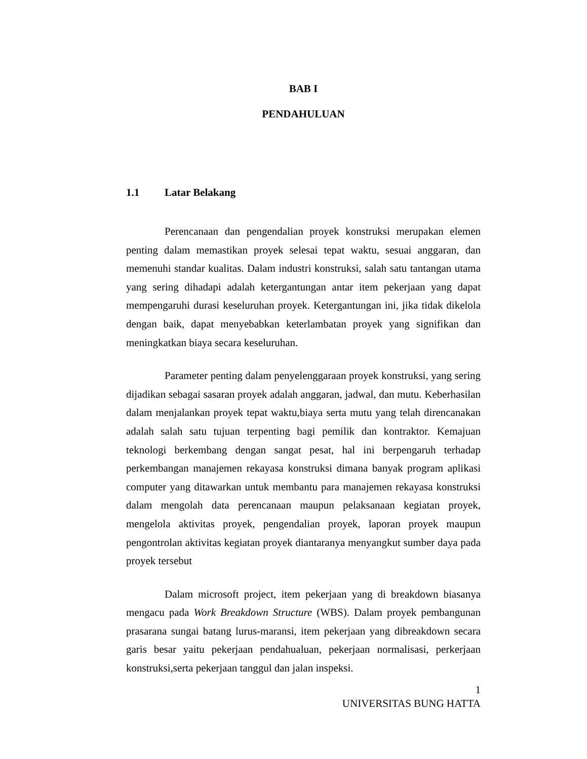BAB I
PENDAHULUAN
1.1 Latar Belakang
Perencanaan dan pengendalian proyek konstruksi merupakan elemen penting dalam memastikan proyek selesai tepat waktu, sesuai anggaran, dan memenuhi standar kualitas. Dalam industri konstruksi, salah satu tantangan utama yang sering dihadapi adalah ketergantungan antar item pekerjaan yang dapat mempengaruhi durasi keseluruhan proyek. Ketergantungan ini, jika tidak dikelola dengan baik, dapat menyebabkan keterlambatan proyek yang signifikan dan meningkatkan biaya secara keseluruhan.
Parameter penting dalam penyelenggaraan proyek konstruksi, yang sering dijadikan sebagai sasaran proyek adalah anggaran, jadwal, dan mutu. Keberhasilan dalam menjalankan proyek tepat waktu,biaya serta mutu yang telah direncanakan adalah salah satu tujuan terpenting bagi pemilik dan kontraktor. Kemajuan teknologi berkembang dengan sangat pesat, hal ini berpengaruh terhadap perkembangan manajemen rekayasa konstruksi dimana banyak program aplikasi computer yang ditawarkan untuk membantu para manajemen rekayasa konstruksi dalam mengolah data perencanaan maupun pelaksanaan kegiatan proyek, mengelola aktivitas proyek, pengendalian proyek, laporan proyek maupun pengontrolan aktivitas kegiatan proyek diantaranya menyangkut sumber daya pada proyek tersebut
Dalam microsoft project, item pekerjaan yang di breakdown biasanya mengacu pada Work Breakdown Structure (WBS). Dalam proyek pembangunan prasarana sungai batang lurus-maransi, item pekerjaan yang dibreakdown secara garis besar yaitu pekerjaan pendahualuan, pekerjaan normalisasi, perkerjaan konstruksi,serta pekerjaan tanggul dan jalan inspeksi.
1
UNIVERSITAS BUNG HATTA